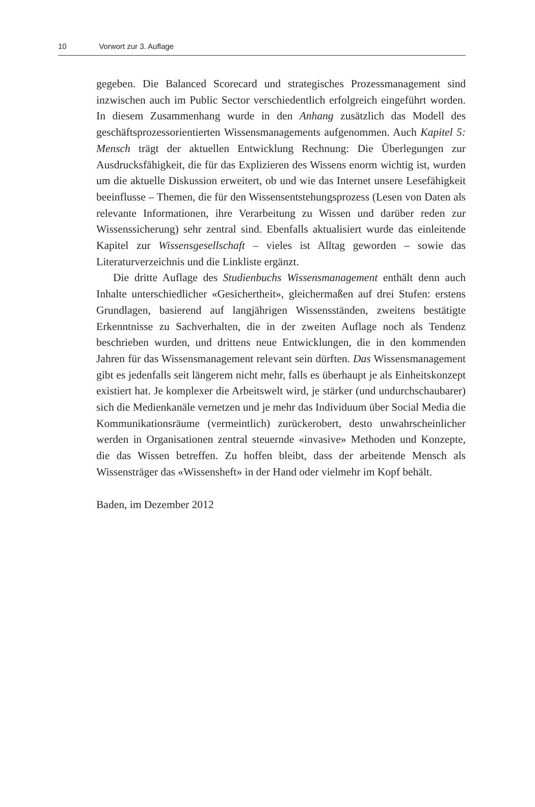10 Vorwort zur 3. Auflage
gegeben. Die Balanced Scorecard und strategisches Prozessmanagement sind inzwischen auch im Public Sector verschiedentlich erfolgreich eingeführt worden. In diesem Zusammenhang wurde in den Anhang zusätzlich das Modell des geschäftsprozessorientierten Wissensmanagements aufgenommen. Auch Kapitel 5: Mensch trägt der aktuellen Entwicklung Rechnung: Die Überlegungen zur Ausdrucksfähigkeit, die für das Explizieren des Wissens enorm wichtig ist, wurden um die aktuelle Diskussion erweitert, ob und wie das Internet unsere Lesefähigkeit beeinflusse – Themen, die für den Wissensentstehungsprozess (Lesen von Daten als relevante Informationen, ihre Verarbeitung zu Wissen und darüber reden zur Wissenssicherung) sehr zentral sind. Ebenfalls aktualisiert wurde das einleitende Kapitel zur Wissensgesellschaft – vieles ist Alltag geworden – sowie das Literaturverzeichnis und die Linkliste ergänzt.
Die dritte Auflage des Studienbuchs Wissensmanagement enthält denn auch Inhalte unterschiedlicher «Gesichertheit», gleichermaßen auf drei Stufen: erstens Grundlagen, basierend auf langjährigen Wissensständen, zweitens bestätigte Erkenntnisse zu Sachverhalten, die in der zweiten Auflage noch als Tendenz beschrieben wurden, und drittens neue Entwicklungen, die in den kommenden Jahren für das Wissensmanagement relevant sein dürften. Das Wissensmanagement gibt es jedenfalls seit längerem nicht mehr, falls es überhaupt je als Einheitskonzept existiert hat. Je komplexer die Arbeitswelt wird, je stärker (und undurchschaubarer) sich die Medienkanäle vernetzen und je mehr das Individuum über Social Media die Kommunikationsräume (vermeintlich) zurückerobert, desto unwahrscheinlicher werden in Organisationen zentral steuernde «invasive» Methoden und Konzepte, die das Wissen betreffen. Zu hoffen bleibt, dass der arbeitende Mensch als Wissensträger das «Wissensheft» in der Hand oder vielmehr im Kopf behält.
Baden, im Dezember 2012